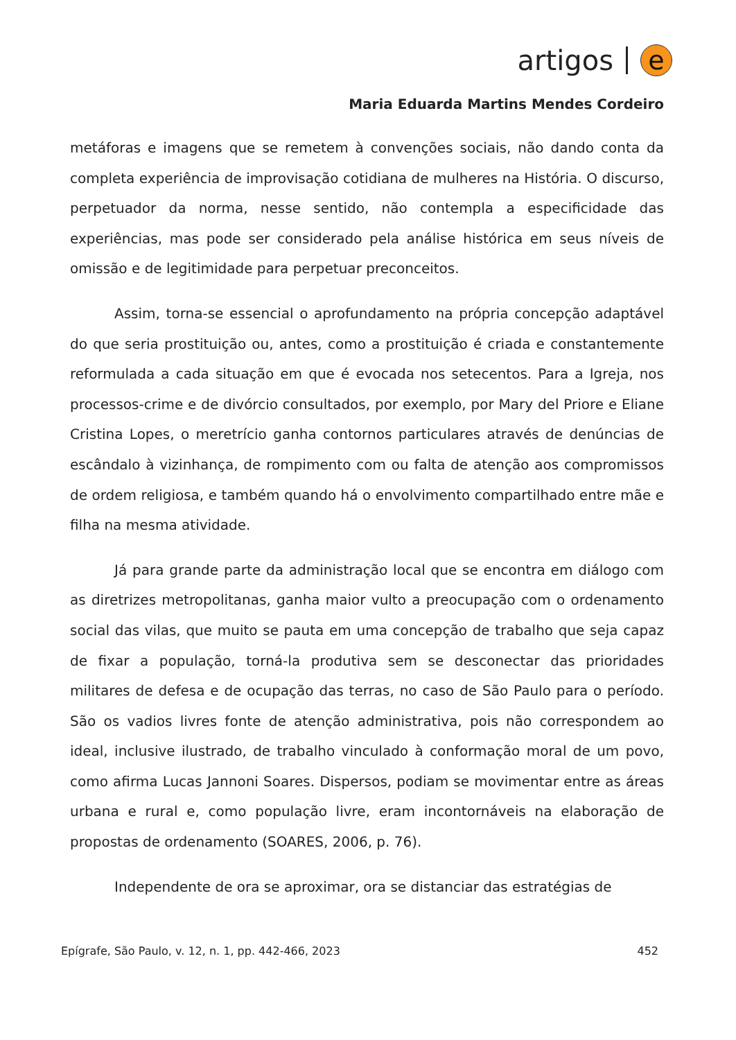artigos e
Maria Eduarda Martins Mendes Cordeiro
metáforas e imagens que se remetem à convenções sociais, não dando conta da completa experiência de improvisação cotidiana de mulheres na História. O discurso, perpetuador da norma, nesse sentido, não contempla a especificidade das experiências, mas pode ser considerado pela análise histórica em seus níveis de omissão e de legitimidade para perpetuar preconceitos.
Assim, torna-se essencial o aprofundamento na própria concepção adaptável do que seria prostituição ou, antes, como a prostituição é criada e constantemente reformulada a cada situação em que é evocada nos setecentos. Para a Igreja, nos processos-crime e de divórcio consultados, por exemplo, por Mary del Priore e Eliane Cristina Lopes, o meretrício ganha contornos particulares através de denúncias de escândalo à vizinhança, de rompimento com ou falta de atenção aos compromissos de ordem religiosa, e também quando há o envolvimento compartilhado entre mãe e filha na mesma atividade.
Já para grande parte da administração local que se encontra em diálogo com as diretrizes metropolitanas, ganha maior vulto a preocupação com o ordenamento social das vilas, que muito se pauta em uma concepção de trabalho que seja capaz de fixar a população, torná-la produtiva sem se desconectar das prioridades militares de defesa e de ocupação das terras, no caso de São Paulo para o período. São os vadios livres fonte de atenção administrativa, pois não correspondem ao ideal, inclusive ilustrado, de trabalho vinculado à conformação moral de um povo, como afirma Lucas Jannoni Soares. Dispersos, podiam se movimentar entre as áreas urbana e rural e, como população livre, eram incontornáveis na elaboração de propostas de ordenamento (SOARES, 2006, p. 76).
Independente de ora se aproximar, ora se distanciar das estratégias de
Epígrafe, São Paulo, v. 12, n. 1, pp. 442-466, 2023 452